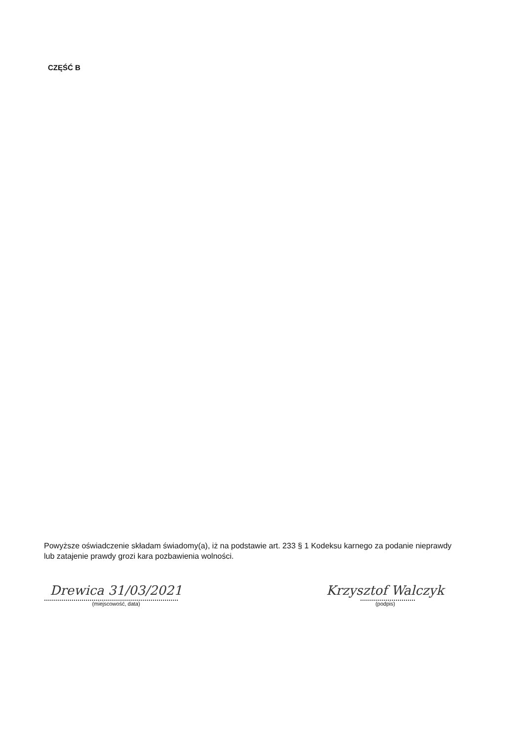CZĘŚĆ B
Powyższe oświadczenie składam świadomy(a), iż na podstawie art. 233 § 1 Kodeksu karnego za podanie nieprawdy lub zatajenie prawdy grozi kara pozbawienia wolności.
Drewica 31/03/2021
(miejscowość, data)
Krzysztof Walczyk
(podpis)